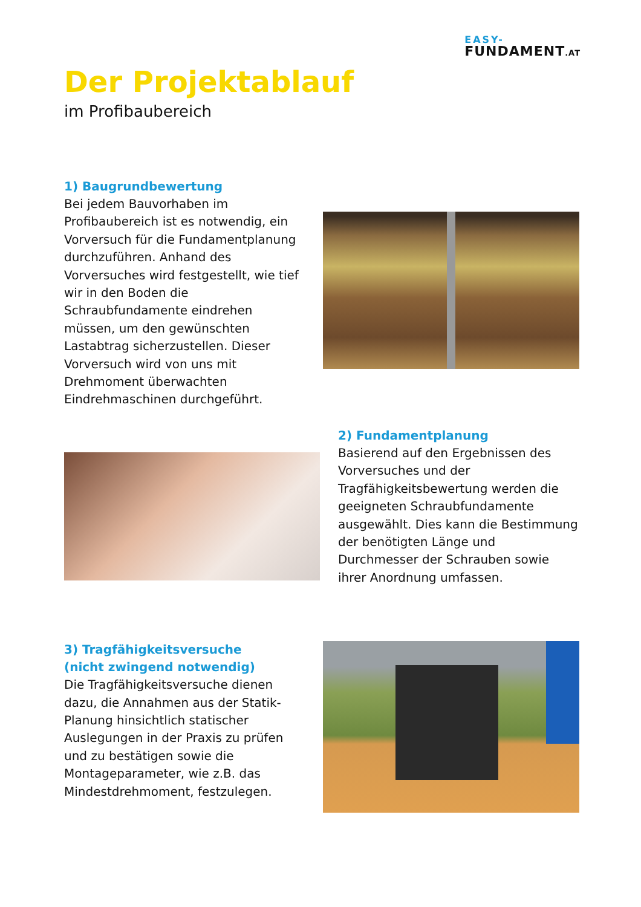EASY-
FUNDAMENT.AT
Der Projektablauf
im Profibaubereich
1) Baugrundbewertung
Bei jedem Bauvorhaben im Profibaubereich ist es notwendig, ein Vorversuch für die Fundamentplanung durchzuführen. Anhand des Vorversuches wird festgestellt, wie tief wir in den Boden die Schraubfundamente eindrehen müssen, um den gewünschten Lastabtrag sicherzustellen. Dieser Vorversuch wird von uns mit Drehmoment überwachten Eindrehmaschinen durchgeführt.
2) Fundamentplanung
Basierend auf den Ergebnissen des Vorversuches und der Tragfähigkeitsbewertung werden die geeigneten Schraubfundamente ausgewählt. Dies kann die Bestimmung der benötigten Länge und Durchmesser der Schrauben sowie ihrer Anordnung umfassen.
3) Tragfähigkeitsversuche
(nicht zwingend notwendig)
Die Tragfähigkeitsversuche dienen dazu, die Annahmen aus der Statik-Planung hinsichtlich statischer Auslegungen in der Praxis zu prüfen und zu bestätigen sowie die Montageparameter, wie z.B. das Mindestdrehmoment, festzulegen.